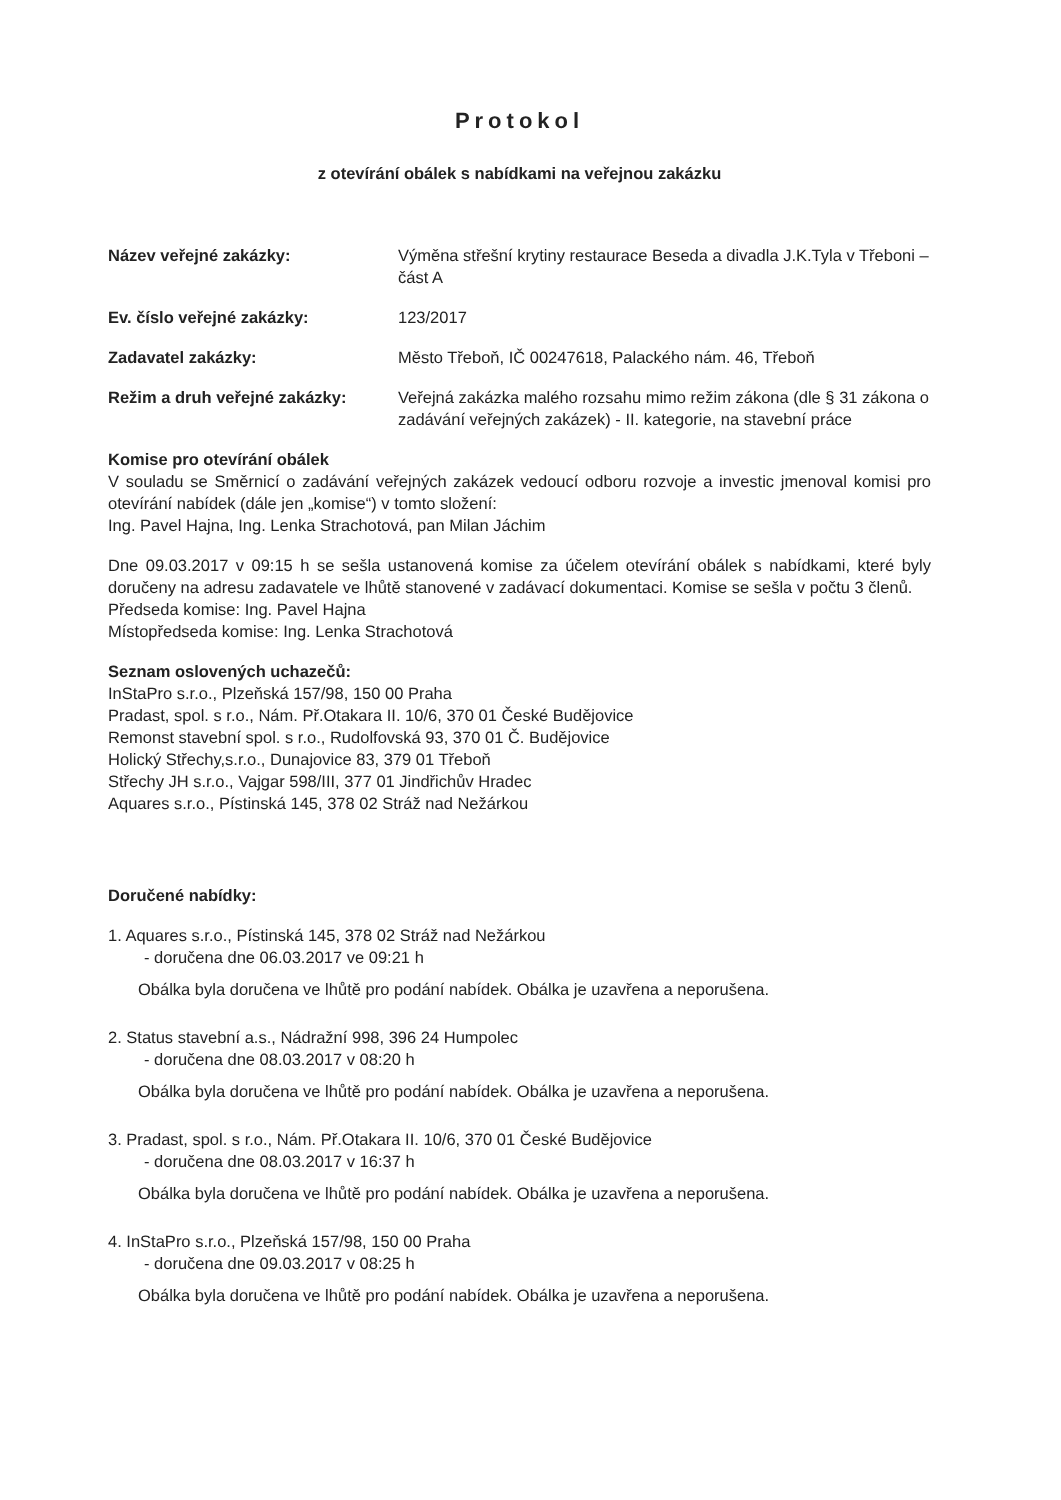Protokol
z otevírání obálek s nabídkami na veřejnou zakázku
Název veřejné zakázky: Výměna střešní krytiny restaurace Beseda a divadla J.K.Tyla v Třeboni – část A
Ev. číslo veřejné zakázky: 123/2017
Zadavatel zakázky: Město Třeboň, IČ 00247618, Palackého nám. 46, Třeboň
Režim a druh veřejné zakázky: Veřejná zakázka malého rozsahu mimo režim zákona (dle § 31 zákona o zadávání veřejných zakázek) - II. kategorie, na stavební práce
Komise pro otevírání obálek
V souladu se Směrnicí o zadávání veřejných zakázek vedoucí odboru rozvoje a investic jmenoval komisi pro otevírání nabídek (dále jen „komise“) v tomto složení:
Ing. Pavel Hajna, Ing. Lenka Strachotová, pan Milan Jáchim
Dne 09.03.2017 v 09:15 h se sešla ustanovená komise za účelem otevírání obálek s nabídkami, které byly doručeny na adresu zadavatele ve lhůtě stanovené v zadávací dokumentaci. Komise se sešla v počtu 3 členů.
Předseda komise: Ing. Pavel Hajna
Místopředseda komise: Ing. Lenka Strachotová
Seznam oslovených uchazečů:
InStaPro s.r.o., Plzeňská 157/98, 150 00 Praha
Pradast, spol. s r.o., Nám. Př.Otakara II. 10/6, 370 01 České Budějovice
Remonst stavební spol. s r.o., Rudolfovská 93, 370 01 Č. Budějovice
Holický Střechy,s.r.o., Dunajovice 83, 379 01 Třeboň
Střechy JH s.r.o., Vajgar 598/III, 377 01 Jindřichův Hradec
Aquares s.r.o., Pístinská 145, 378 02 Stráž nad Nežárkou
Doručené nabídky:
1. Aquares s.r.o., Pístinská 145, 378 02 Stráž nad Nežárkou
- doručena dne 06.03.2017 ve 09:21 h
Obálka byla doručena ve lhůtě pro podání nabídek. Obálka je uzavřena a neporušena.
2. Status stavební a.s., Nádražní 998, 396 24 Humpolec
- doručena dne 08.03.2017 v 08:20 h
Obálka byla doručena ve lhůtě pro podání nabídek. Obálka je uzavřena a neporušena.
3. Pradast, spol. s r.o., Nám. Př.Otakara II. 10/6, 370 01 České Budějovice
- doručena dne 08.03.2017 v 16:37 h
Obálka byla doručena ve lhůtě pro podání nabídek. Obálka je uzavřena a neporušena.
4. InStaPro s.r.o., Plzeňská 157/98, 150 00 Praha
- doručena dne 09.03.2017 v 08:25 h
Obálka byla doručena ve lhůtě pro podání nabídek. Obálka je uzavřena a neporušena.